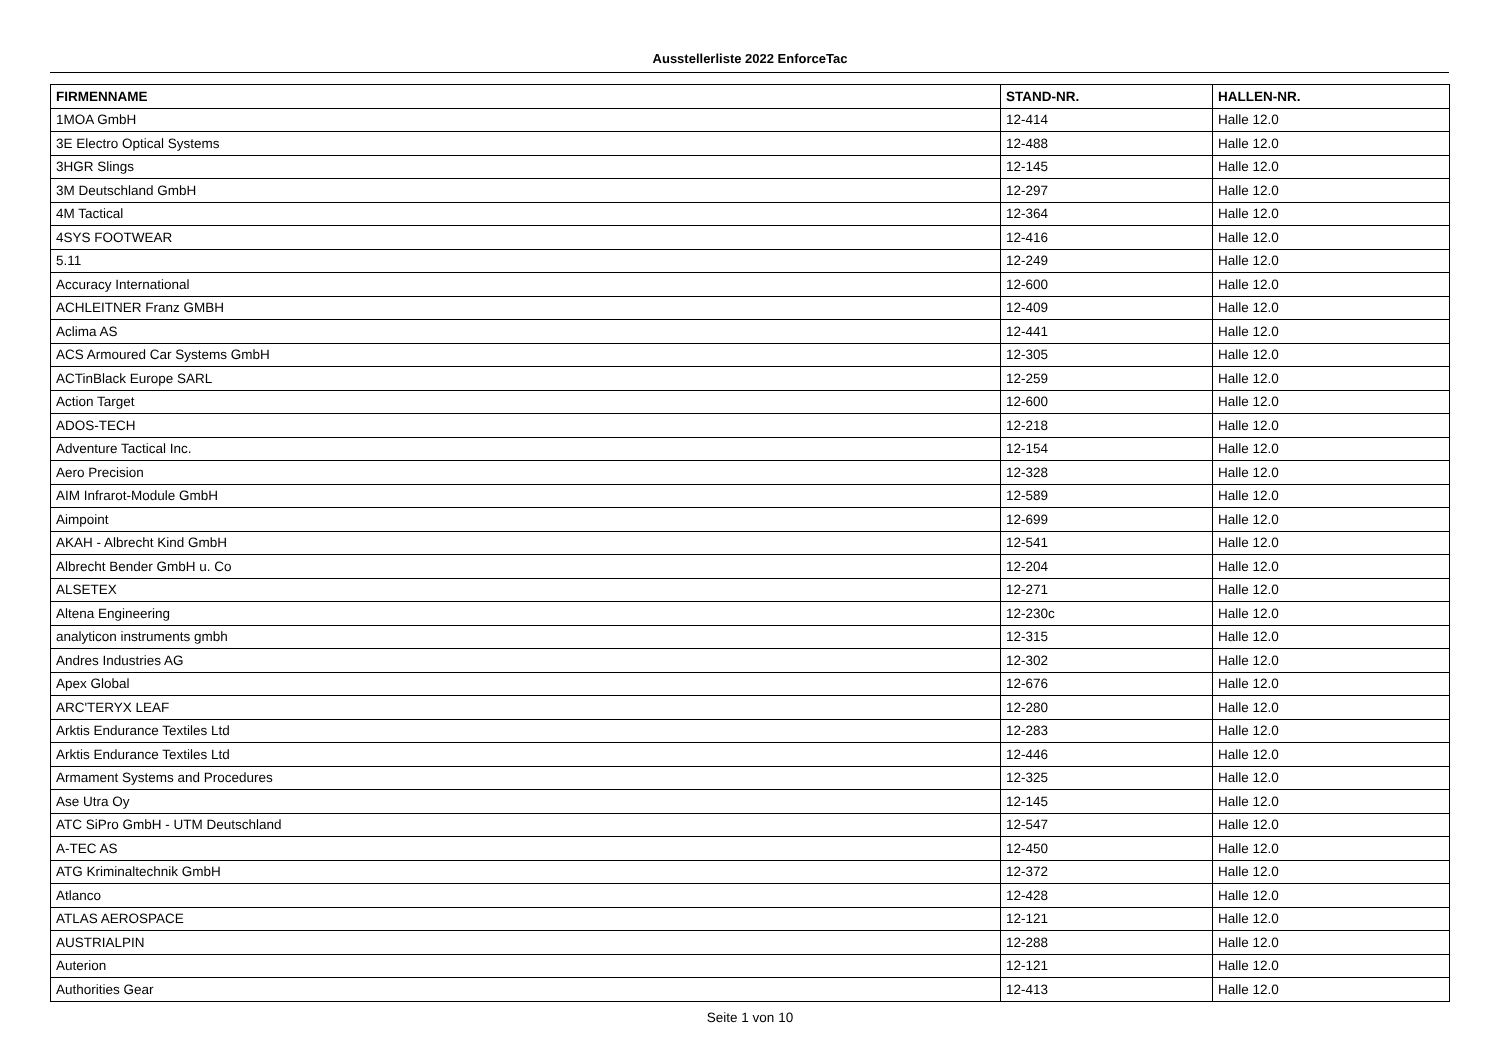Ausstellerliste 2022 EnforceTac
| FIRMENNAME | STAND-NR. | HALLEN-NR. |
| --- | --- | --- |
| 1MOA GmbH | 12-414 | Halle 12.0 |
| 3E Electro Optical Systems | 12-488 | Halle 12.0 |
| 3HGR Slings | 12-145 | Halle 12.0 |
| 3M Deutschland GmbH | 12-297 | Halle 12.0 |
| 4M Tactical | 12-364 | Halle 12.0 |
| 4SYS FOOTWEAR | 12-416 | Halle 12.0 |
| 5.11 | 12-249 | Halle 12.0 |
| Accuracy International | 12-600 | Halle 12.0 |
| ACHLEITNER Franz GMBH | 12-409 | Halle 12.0 |
| Aclima AS | 12-441 | Halle 12.0 |
| ACS Armoured Car Systems GmbH | 12-305 | Halle 12.0 |
| ACTinBlack Europe SARL | 12-259 | Halle 12.0 |
| Action Target | 12-600 | Halle 12.0 |
| ADOS-TECH | 12-218 | Halle 12.0 |
| Adventure Tactical Inc. | 12-154 | Halle 12.0 |
| Aero Precision | 12-328 | Halle 12.0 |
| AIM Infrarot-Module GmbH | 12-589 | Halle 12.0 |
| Aimpoint | 12-699 | Halle 12.0 |
| AKAH - Albrecht Kind GmbH | 12-541 | Halle 12.0 |
| Albrecht Bender GmbH u. Co | 12-204 | Halle 12.0 |
| ALSETEX | 12-271 | Halle 12.0 |
| Altena Engineering | 12-230c | Halle 12.0 |
| analyticon instruments gmbh | 12-315 | Halle 12.0 |
| Andres Industries AG | 12-302 | Halle 12.0 |
| Apex Global | 12-676 | Halle 12.0 |
| ARC'TERYX LEAF | 12-280 | Halle 12.0 |
| Arktis Endurance Textiles Ltd | 12-283 | Halle 12.0 |
| Arktis Endurance Textiles Ltd | 12-446 | Halle 12.0 |
| Armament Systems and Procedures | 12-325 | Halle 12.0 |
| Ase Utra Oy | 12-145 | Halle 12.0 |
| ATC SiPro GmbH - UTM Deutschland | 12-547 | Halle 12.0 |
| A-TEC AS | 12-450 | Halle 12.0 |
| ATG Kriminaltechnik GmbH | 12-372 | Halle 12.0 |
| Atlanco | 12-428 | Halle 12.0 |
| ATLAS AEROSPACE | 12-121 | Halle 12.0 |
| AUSTRIALPIN | 12-288 | Halle 12.0 |
| Auterion | 12-121 | Halle 12.0 |
| Authorities Gear | 12-413 | Halle 12.0 |
Seite 1 von 10